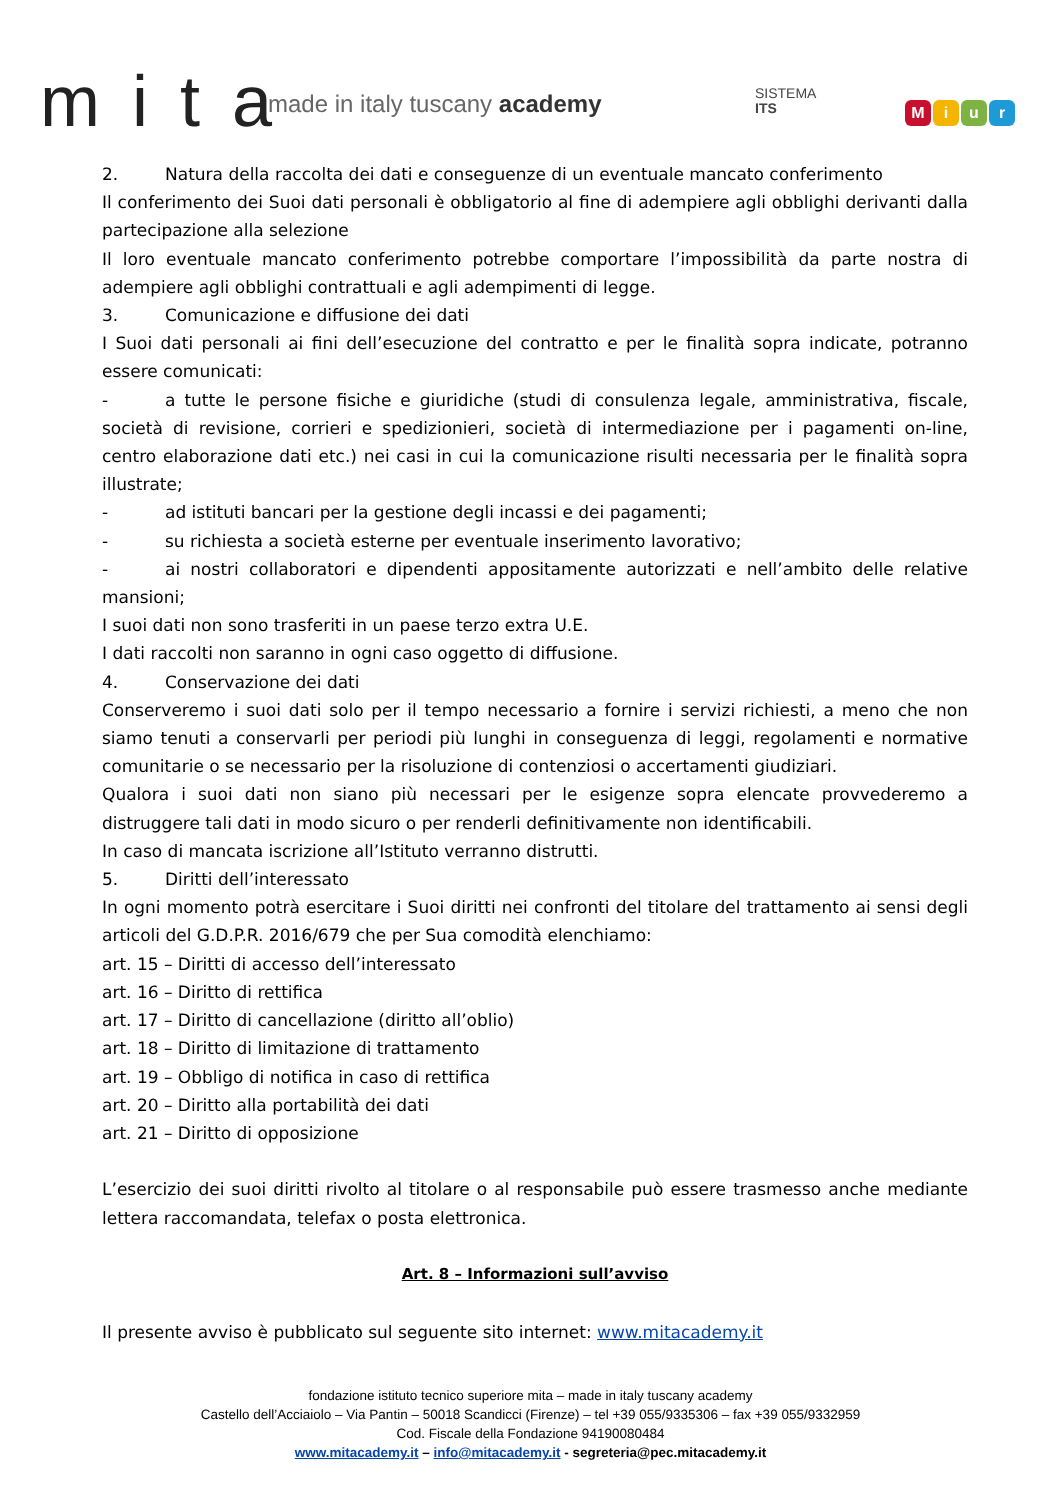m i t a made in italy tuscany academy
SISTEMA
ITS
Miur
2. Natura della raccolta dei dati e conseguenze di un eventuale mancato conferimento
Il conferimento dei Suoi dati personali è obbligatorio al fine di adempiere agli obblighi derivanti dalla partecipazione alla selezione
Il loro eventuale mancato conferimento potrebbe comportare l’impossibilità da parte nostra di adempiere agli obblighi contrattuali e agli adempimenti di legge.
3. Comunicazione e diffusione dei dati
I Suoi dati personali ai fini dell’esecuzione del contratto e per le finalità sopra indicate, potranno essere comunicati:
- a tutte le persone fisiche e giuridiche (studi di consulenza legale, amministrativa, fiscale, società di revisione, corrieri e spedizionieri, società di intermediazione per i pagamenti on-line, centro elaborazione dati etc.) nei casi in cui la comunicazione risulti necessaria per le finalità sopra illustrate;
- ad istituti bancari per la gestione degli incassi e dei pagamenti;
- su richiesta a società esterne per eventuale inserimento lavorativo;
- ai nostri collaboratori e dipendenti appositamente autorizzati e nell’ambito delle relative mansioni;
I suoi dati non sono trasferiti in un paese terzo extra U.E.
I dati raccolti non saranno in ogni caso oggetto di diffusione.
4. Conservazione dei dati
Conserveremo i suoi dati solo per il tempo necessario a fornire i servizi richiesti, a meno che non siamo tenuti a conservarli per periodi più lunghi in conseguenza di leggi, regolamenti e normative comunitarie o se necessario per la risoluzione di contenziosi o accertamenti giudiziari.
Qualora i suoi dati non siano più necessari per le esigenze sopra elencate provvederemo a distruggere tali dati in modo sicuro o per renderli definitivamente non identificabili.
In caso di mancata iscrizione all’Istituto verranno distrutti.
5. Diritti dell’interessato
In ogni momento potrà esercitare i Suoi diritti nei confronti del titolare del trattamento ai sensi degli articoli del G.D.P.R. 2016/679 che per Sua comodità elenchiamo:
art. 15 – Diritti di accesso dell’interessato
art. 16 – Diritto di rettifica
art. 17 – Diritto di cancellazione (diritto all’oblio)
art. 18 – Diritto di limitazione di trattamento
art. 19 – Obbligo di notifica in caso di rettifica
art. 20 – Diritto alla portabilità dei dati
art. 21 – Diritto di opposizione
L’esercizio dei suoi diritti rivolto al titolare o al responsabile può essere trasmesso anche mediante lettera raccomandata, telefax o posta elettronica.
Art. 8 – Informazioni sull’avviso
Il presente avviso è pubblicato sul seguente sito internet: www.mitacademy.it
fondazione istituto tecnico superiore mita – made in italy tuscany academy
Castello dell’Acciaiolo – Via Pantin – 50018 Scandicci (Firenze) – tel +39 055/9335306 – fax +39 055/9332959
Cod. Fiscale della Fondazione 94190080484
www.mitacademy.it – info@mitacademy.it - segreteria@pec.mitacademy.it